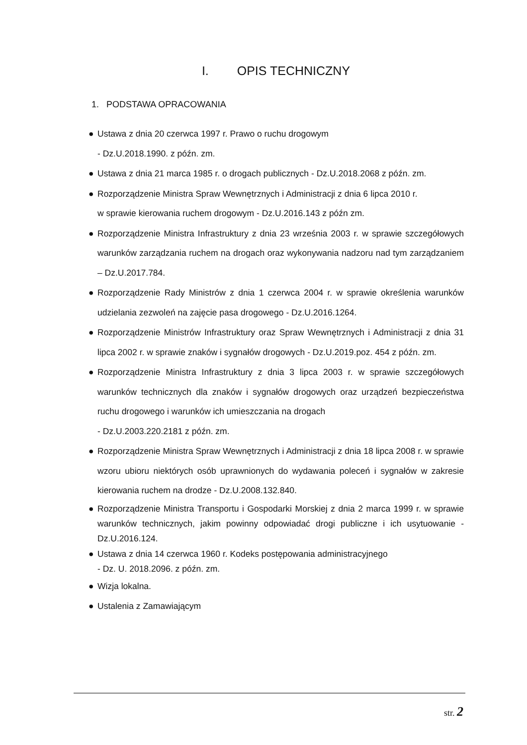I. OPIS TECHNICZNY
1. PODSTAWA OPRACOWANIA
● Ustawa z dnia 20 czerwca 1997 r. Prawo o ruchu drogowym
- Dz.U.2018.1990. z późn. zm.
● Ustawa z dnia 21 marca 1985 r. o drogach publicznych - Dz.U.2018.2068 z późn. zm.
● Rozporządzenie Ministra Spraw Wewnętrznych i Administracji z dnia 6 lipca 2010 r.
w sprawie kierowania ruchem drogowym - Dz.U.2016.143 z późn zm.
● Rozporządzenie Ministra Infrastruktury z dnia 23 września 2003 r. w sprawie szczegółowych warunków zarządzania ruchem na drogach oraz wykonywania nadzoru nad tym zarządzaniem – Dz.U.2017.784.
● Rozporządzenie Rady Ministrów z dnia 1 czerwca 2004 r. w sprawie określenia warunków udzielania zezwoleń na zajęcie pasa drogowego - Dz.U.2016.1264.
● Rozporządzenie Ministrów Infrastruktury oraz Spraw Wewnętrznych i Administracji z dnia 31 lipca 2002 r. w sprawie znaków i sygnałów drogowych - Dz.U.2019.poz. 454 z późn. zm.
● Rozporządzenie Ministra Infrastruktury z dnia 3 lipca 2003 r. w sprawie szczegółowych warunków technicznych dla znaków i sygnałów drogowych oraz urządzeń bezpieczeństwa ruchu drogowego i warunków ich umieszczania na drogach
- Dz.U.2003.220.2181 z późn. zm.
● Rozporządzenie Ministra Spraw Wewnętrznych i Administracji z dnia 18 lipca 2008 r. w sprawie wzoru ubioru niektórych osób uprawnionych do wydawania poleceń i sygnałów w zakresie kierowania ruchem na drodze - Dz.U.2008.132.840.
● Rozporządzenie Ministra Transportu i Gospodarki Morskiej z dnia 2 marca 1999 r. w sprawie warunków technicznych, jakim powinny odpowiadać drogi publiczne i ich usytuowanie - Dz.U.2016.124.
● Ustawa z dnia 14 czerwca 1960 r. Kodeks postępowania administracyjnego
- Dz. U. 2018.2096. z późn. zm.
● Wizja lokalna.
● Ustalenia z Zamawiającym
str. 2